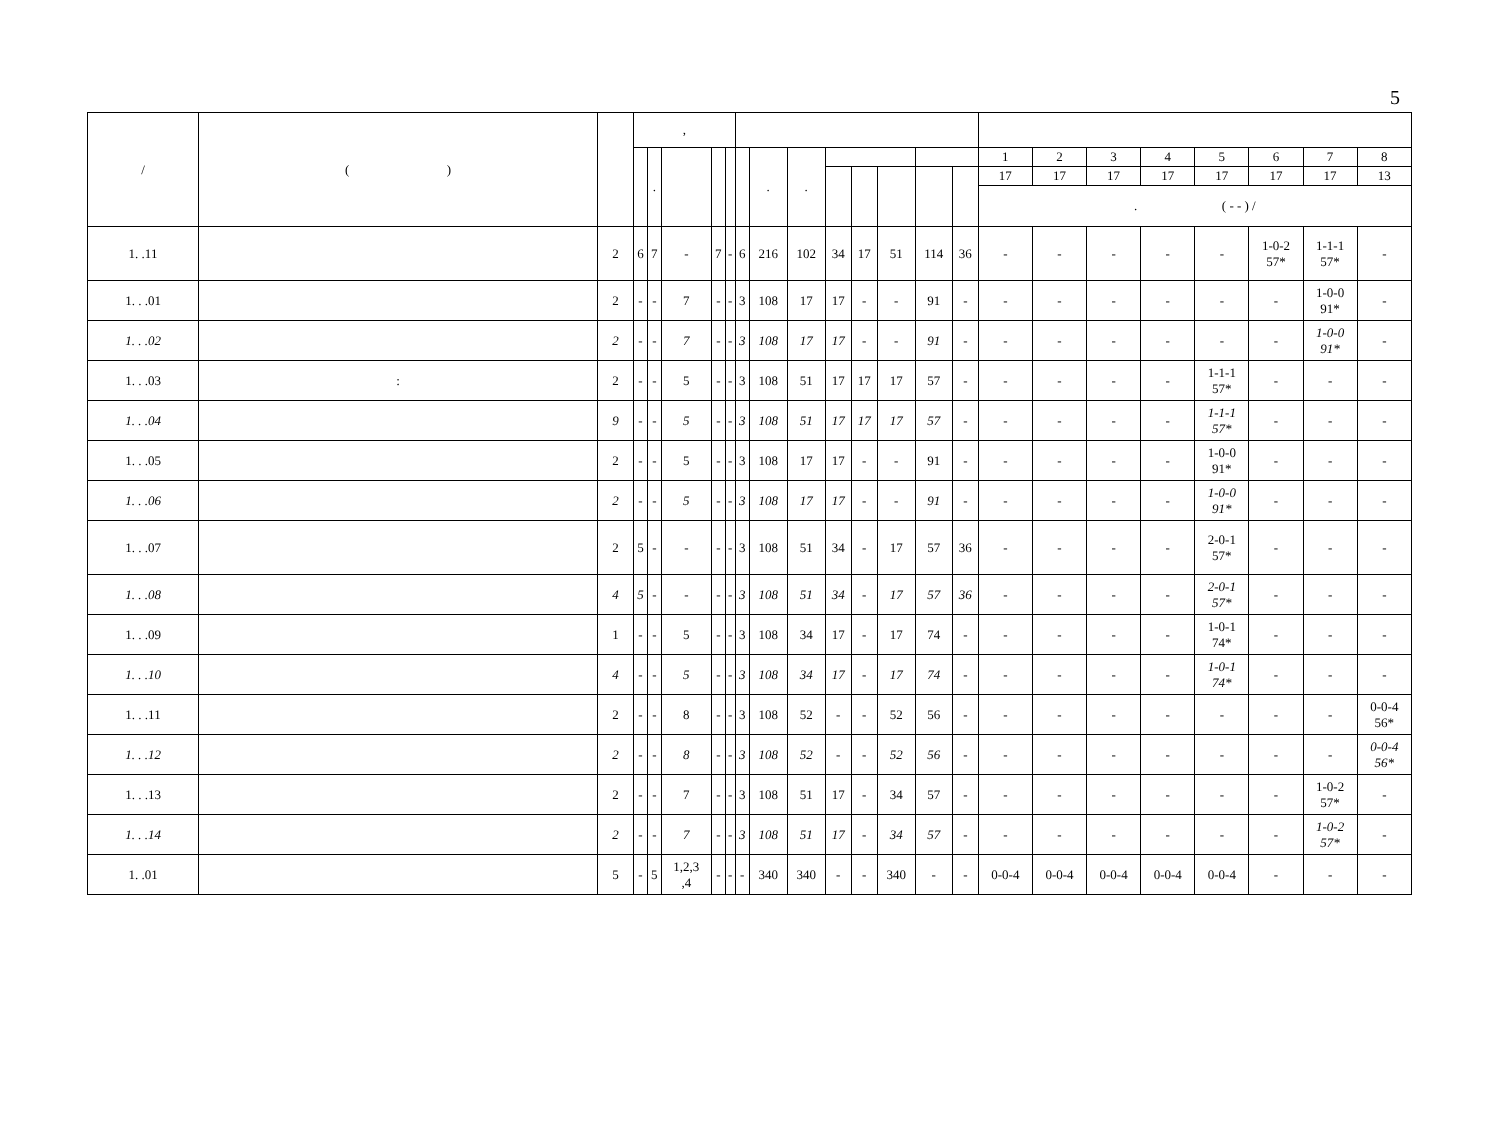5
| / | ( ) | | , | | | | | | | | | | | | | | | | | | | | |
| --- | --- | --- | --- | --- | --- | --- | --- | --- | --- | --- | --- | --- | --- | --- | --- | --- | --- | --- | --- | --- | --- | --- | --- |
| | | | | . | | | | | . | . | | | | | | 1 | 2 | 3 | 4 | 5 | 6 | 7 | 8 |
| | | | | | | | | | | | | | | | | 17 | 17 | 17 | 17 | 17 | 17 | 17 | 13 |
| | | | | | | | | | | | | | | | | . ( - - ) / | | | | | | | |
| 1. .11 | | 2 | 6 | 7 | - | 7 | - | 6 | 216 | 102 | 34 | 17 | 51 | 114 | 36 | - | - | - | - | - | 1-0-2 57* | 1-1-1 57* | - |
| 1. . .01 | | 2 | - | - | 7 | - | - | 3 | 108 | 17 | 17 | - | - | 91 | - | - | - | - | - | - | - | 1-0-0 91* | - |
| 1. . .02 | | 2 | - | - | 7 | - | - | 3 | 108 | 17 | 17 | - | - | 91 | - | - | - | - | - | - | - | 1-0-0 91* | - |
| 1. . .03 | : | 2 | - | - | 5 | - | - | 3 | 108 | 51 | 17 | 17 | 17 | 57 | - | - | - | - | - | 1-1-1 57* | - | - | - |
| 1. . .04 | | 9 | - | - | 5 | - | - | 3 | 108 | 51 | 17 | 17 | 17 | 57 | - | - | - | - | - | 1-1-1 57* | - | - | - |
| 1. . .05 | | 2 | - | - | 5 | - | - | 3 | 108 | 17 | 17 | - | - | 91 | - | - | - | - | - | 1-0-0 91* | - | - | - |
| 1. . .06 | | 2 | - | - | 5 | - | - | 3 | 108 | 17 | 17 | - | - | 91 | - | - | - | - | - | 1-0-0 91* | - | - | - |
| 1. . .07 | | 2 | 5 | - | - | - | - | 3 | 108 | 51 | 34 | - | 17 | 57 | 36 | - | - | - | - | 2-0-1 57* | - | - | - |
| 1. . .08 | | 4 | 5 | - | - | - | - | 3 | 108 | 51 | 34 | - | 17 | 57 | 36 | - | - | - | - | 2-0-1 57* | - | - | - |
| 1. . .09 | | 1 | - | - | 5 | - | - | 3 | 108 | 34 | 17 | - | 17 | 74 | - | - | - | - | - | 1-0-1 74* | - | - | - |
| 1. . .10 | | 4 | - | - | 5 | - | - | 3 | 108 | 34 | 17 | - | 17 | 74 | - | - | - | - | - | 1-0-1 74* | - | - | - |
| 1. . .11 | | 2 | - | - | 8 | - | - | 3 | 108 | 52 | - | - | 52 | 56 | - | - | - | - | - | - | - | - | 0-0-4 56* |
| 1. . .12 | | 2 | - | - | 8 | - | - | 3 | 108 | 52 | - | - | 52 | 56 | - | - | - | - | - | - | - | - | 0-0-4 56* |
| 1. . .13 | | 2 | - | - | 7 | - | - | 3 | 108 | 51 | 17 | - | 34 | 57 | - | - | - | - | - | - | - | 1-0-2 57* | - |
| 1. . .14 | | 2 | - | - | 7 | - | - | 3 | 108 | 51 | 17 | - | 34 | 57 | - | - | - | - | - | - | - | 1-0-2 57* | - |
| 1. .01 | | 5 | - | 5 | 1,2,3 ,4 | - | - | - | 340 | 340 | - | - | 340 | - | - | 0-0-4 | 0-0-4 | 0-0-4 | 0-0-4 | 0-0-4 | - | - | - |